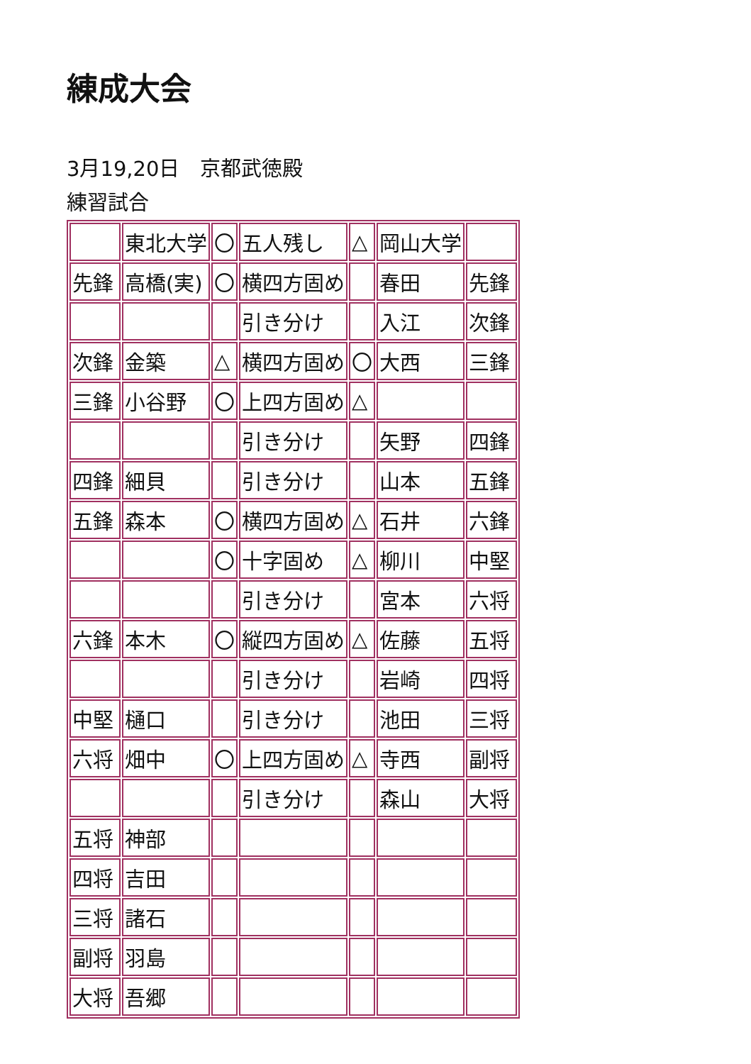練成大会
3月19,20日　京都武徳殿
練習試合
| | 東北大学 | 〇 | 五人残し | △ | 岡山大学 | |
| 先鋒 | 高橋(実) | 〇 | 横四方固め | | 春田 | 先鋒 |
| | | | 引き分け | | 入江 | 次鋒 |
| 次鋒 | 金築 | △ | 横四方固め | 〇 | 大西 | 三鋒 |
| 三鋒 | 小谷野 | 〇 | 上四方固め | △ | | |
| | | | 引き分け | | 矢野 | 四鋒 |
| 四鋒 | 細貝 | | 引き分け | | 山本 | 五鋒 |
| 五鋒 | 森本 | 〇 | 横四方固め | △ | 石井 | 六鋒 |
| | | 〇 | 十字固め | △ | 柳川 | 中堅 |
| | | | 引き分け | | 宮本 | 六将 |
| 六鋒 | 本木 | 〇 | 縦四方固め | △ | 佐藤 | 五将 |
| | | | 引き分け | | 岩崎 | 四将 |
| 中堅 | 樋口 | | 引き分け | | 池田 | 三将 |
| 六将 | 畑中 | 〇 | 上四方固め | △ | 寺西 | 副将 |
| | | | 引き分け | | 森山 | 大将 |
| 五将 | 神部 | | | | | |
| 四将 | 吉田 | | | | | |
| 三将 | 諸石 | | | | | |
| 副将 | 羽島 | | | | | |
| 大将 | 吾郷 | | | | | |